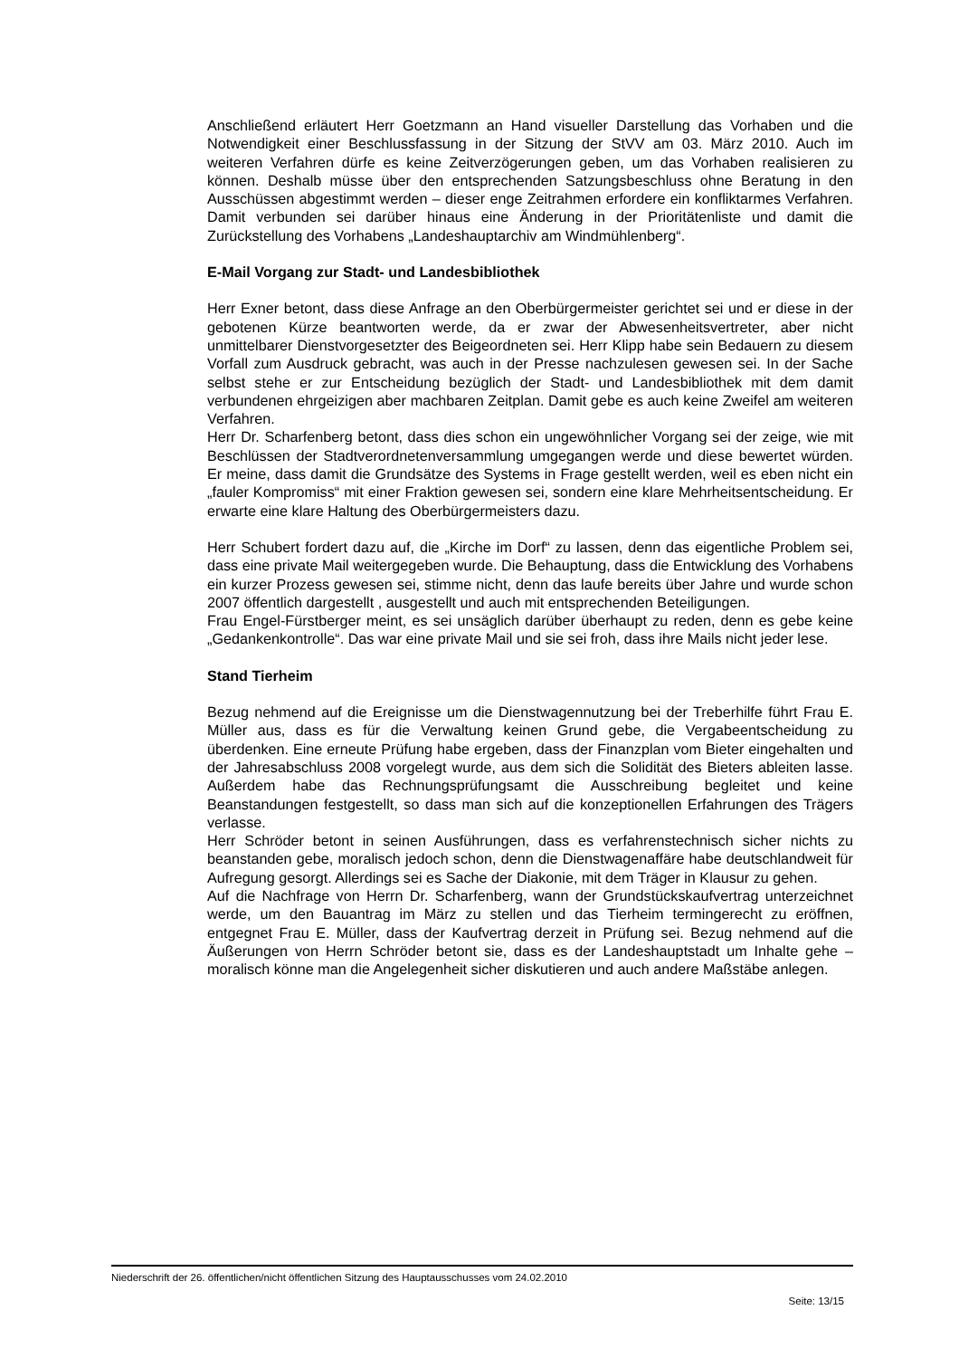Anschließend erläutert Herr Goetzmann an Hand visueller Darstellung das Vorhaben und die Notwendigkeit einer Beschlussfassung in der Sitzung der StVV am 03. März 2010. Auch im weiteren Verfahren dürfe es keine Zeitverzögerungen geben, um das Vorhaben realisieren zu können. Deshalb müsse über den entsprechenden Satzungsbeschluss ohne Beratung in den Ausschüssen abgestimmt werden – dieser enge Zeitrahmen erfordere ein konfliktarmes Verfahren. Damit verbunden sei darüber hinaus eine Änderung in der Prioritätenliste und damit die Zurückstellung des Vorhabens „Landeshauptarchiv am Windmühlenberg“.
E-Mail Vorgang zur Stadt- und Landesbibliothek
Herr Exner betont, dass diese Anfrage an den Oberbürgermeister gerichtet sei und er diese in der gebotenen Kürze beantworten werde, da er zwar der Abwesenheitsvertreter, aber nicht unmittelbarer Dienstvorgesetzter des Beigeordneten sei. Herr Klipp habe sein Bedauern zu diesem Vorfall zum Ausdruck gebracht, was auch in der Presse nachzulesen gewesen sei. In der Sache selbst stehe er zur Entscheidung bezüglich der Stadt- und Landesbibliothek mit dem damit verbundenen ehrgeizigen aber machbaren Zeitplan. Damit gebe es auch keine Zweifel am weiteren Verfahren.
Herr Dr. Scharfenberg betont, dass dies schon ein ungewöhnlicher Vorgang sei der zeige, wie mit Beschlüssen der Stadtverordnetenversammlung umgegangen werde und diese bewertet würden. Er meine, dass damit die Grundsätze des Systems in Frage gestellt werden, weil es eben nicht ein „fauler Kompromiss“ mit einer Fraktion gewesen sei, sondern eine klare Mehrheitsentscheidung. Er erwarte eine klare Haltung des Oberbürgermeisters dazu.
Herr Schubert fordert dazu auf, die „Kirche im Dorf“ zu lassen, denn das eigentliche Problem sei, dass eine private Mail weitergegeben wurde. Die Behauptung, dass die Entwicklung des Vorhabens ein kurzer Prozess gewesen sei, stimme nicht, denn das laufe bereits über Jahre und wurde schon 2007 öffentlich dargestellt , ausgestellt und auch mit entsprechenden Beteiligungen.
Frau Engel-Fürstberger meint, es sei unsäglich darüber überhaupt zu reden, denn es gebe keine „Gedankenkontrolle“. Das war eine private Mail und sie sei froh, dass ihre Mails nicht jeder lese.
Stand Tierheim
Bezug nehmend auf die Ereignisse um die Dienstwagennutzung bei der Treberhilfe führt Frau E. Müller aus, dass es für die Verwaltung keinen Grund gebe, die Vergabeentscheidung zu überdenken. Eine erneute Prüfung habe ergeben, dass der Finanzplan vom Bieter eingehalten und der Jahresabschluss 2008 vorgelegt wurde, aus dem sich die Solidität des Bieters ableiten lasse. Außerdem habe das Rechnungsprüfungsamt die Ausschreibung begleitet und keine Beanstandungen festgestellt, so dass man sich auf die konzeptionellen Erfahrungen des Trägers verlasse.
Herr Schröder betont in seinen Ausführungen, dass es verfahrenstechnisch sicher nichts zu beanstanden gebe, moralisch jedoch schon, denn die Dienstwagenaffäre habe deutschlandweit für Aufregung gesorgt. Allerdings sei es Sache der Diakonie, mit dem Träger in Klausur zu gehen.
Auf die Nachfrage von Herrn Dr. Scharfenberg, wann der Grundstückskaufvertrag unterzeichnet werde, um den Bauantrag im März zu stellen und das Tierheim termingerecht zu eröffnen, entgegnet Frau E. Müller, dass der Kaufvertrag derzeit in Prüfung sei. Bezug nehmend auf die Äußerungen von Herrn Schröder betont sie, dass es der Landeshauptstadt um Inhalte gehe – moralisch könne man die Angelegenheit sicher diskutieren und auch andere Maßstäbe anlegen.
Niederschrift der 26. öffentlichen/nicht öffentlichen Sitzung des Hauptausschusses vom 24.02.2010
Seite: 13/15